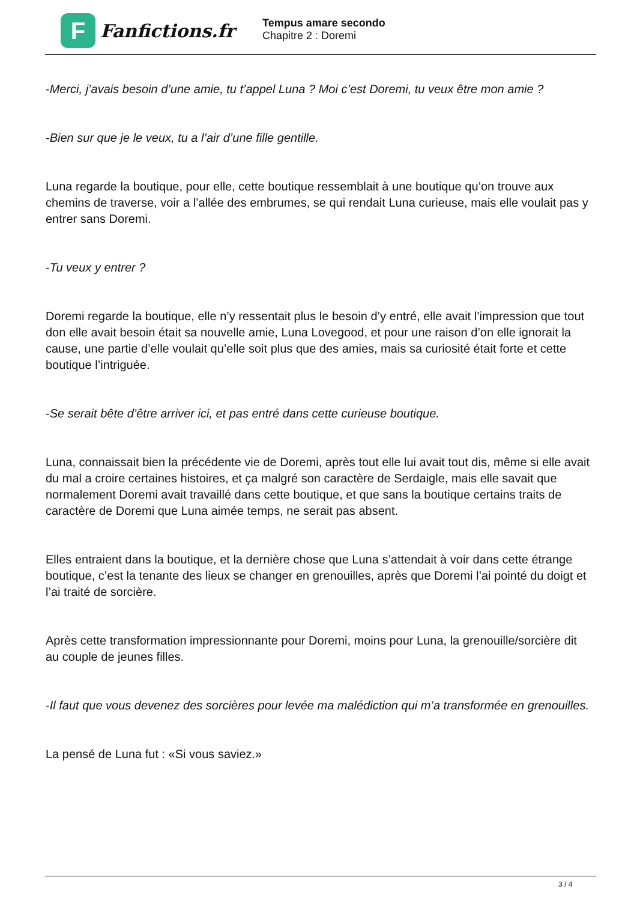F
Fanfictions.fr
Tempus amare secondo
Chapitre 2 : Doremi
-Merci, j’avais besoin d’une amie, tu t’appel Luna ? Moi c’est Doremi, tu veux être mon amie ?
-Bien sur que je le veux, tu a l’air d’une fille gentille.
Luna regarde la boutique, pour elle, cette boutique ressemblait à une boutique qu’on trouve aux chemins de traverse, voir a l’allée des embrumes, se qui rendait Luna curieuse, mais elle voulait pas y entrer sans Doremi.
-Tu veux y entrer ?
Doremi regarde la boutique, elle n’y ressentait plus le besoin d’y entré, elle avait l’impression que tout don elle avait besoin était sa nouvelle amie, Luna Lovegood, et pour une raison d’on elle ignorait la cause, une partie d’elle voulait qu’elle soit plus que des amies, mais sa curiosité était forte et cette boutique l’intriguée.
-Se serait bête d’être arriver ici, et pas entré dans cette curieuse boutique.
Luna, connaissait bien la précédente vie de Doremi, après tout elle lui avait tout dis, même si elle avait du mal a croire certaines histoires, et ça malgré son caractère de Serdaigle, mais elle savait que normalement Doremi avait travaillé dans cette boutique, et que sans la boutique certains traits de caractère de Doremi que Luna aimée temps, ne serait pas absent.
Elles entraient dans la boutique, et la dernière chose que Luna s’attendait à voir dans cette étrange boutique, c’est la tenante des lieux se changer en grenouilles, après que Doremi l’ai pointé du doigt et l’ai traité de sorcière.
Après cette transformation impressionnante pour Doremi, moins pour Luna, la grenouille/sorcière dit au couple de jeunes filles.
-Il faut que vous devenez des sorcières pour levée ma malédiction qui m’a transformée en grenouilles.
La pensé de Luna fut : «Si vous saviez.»
3 / 4